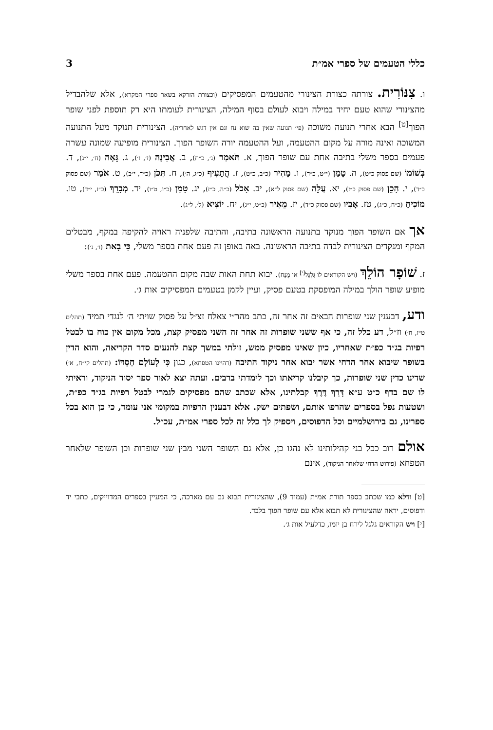כללי הטעמים של ספרי אמ״ת 3
ו. צִנּוֹרִית. צורתה כצורת הצינורי מהטעמים המפסיקים (וכצורת הזרקא בשאר ספרי המקרא), אלא שלהבדיל מהצינורי שהוא טעם יחיד במילה ויבוא לעולם בסוף המילה, הצינורית לעומתו היא רק תוספת לפני שופר הפוך<sup>[ט]</sup> הבא אחרי תנועה משוכה (פי׳ תנועה שאין בה שוא נח וגם אין דגש לאחריה). הצינורית תנוקד מעל התנועה המשוכה ואינה מורה על מקום ההטעמה, ועל ההטעמה יורה השופר הפוך. הצינורית מופיעה שמונה עשרה פעמים בספר משלי בתיבה אחת עם שופר הפוך, א. תֹּאמַר (ג׳, כ״ח), ב. אֲבִינָה (ז׳, ז׳), ג. גֵּאָה (ח׳, י״ג), ד. בְּשׁוֹמוֹ (שם פסוק כ״ט), ה. טָמַן (י״ט, כ״ד), ו. מָהִיר (כ״ב, כ״ט), ז. הֲתָעִיף (כ״ג, ה׳), ח. תִּכֹּן (כ״ד, י״ב), ט. אֹמַר (שם פסוק כ״ד), י. הָכֵן (שם פסוק כ״ז), יא. עֲלֵה (שם פסוק ל״א), יב. אָכֹל (כ״ה, כ״ז), יג. טָמַן (כ״ו, ט״ו), יד. מְבָרֵךְ (כ״ז, י״ד), טו. מוֹכִיחַ (כ״ח, כ״ג), טז. אָבִיו (שם פסוק כ״ד), יז. מֵאִיר (כ״ט, י״ג), יח. יוֹצִיא (ל׳, ל״ג).
אך אם השופר הפוך מנוקד בתנועה הראשונה בתיבה, והתיבה שלפניה ראויה להקיפה במקף, מבטלים המקף ומנקדים הצינורית לבדה בתיבה הראשונה. באה באופן זה פעם אחת בספר משלי, כִּי בָאת (ו׳, ג׳):
ז. שׁוֹפָר הוֹלֵךְ (ויש הקוראים לו גַּלְגַּל<sup>[י]</sup> או מֻנָּח). יבוא תחת האות שבה מקום ההטעמה. פעם אחת בספר משלי מופיע שופר הולך במילה המופסקת בטעם פסיק, ועיין לקמן בטעמים המפסיקים אות ג׳.
ודע, דבענין שני שופרות הבאים זה אחר זה, כתב מהר״י צאלח זצ״ל על פסוק שויתי ה׳ לנגדי תמיד (תהלים ט״ז, ח׳) וז״ל, דע כלל זה, כי אף ששני שופרות זה אחר זה השני מפסיק קצת, מכל מקום אין כוח בו לבטל רפיות בג״ד כפ״ת שאחריו, כיון שאינו מפסיק ממש, זולתי במשך קצת להנעים סדר הקריאה, והוא הדין בשופר שיבוא אחר הדחי אשר יבוא אחר ניקוד התיבה (דהיינו הטפחא), כגון כִּי לְעוֹלָם חַסְדּוֹ: (תהלים קי״ח, א׳) שדינו כדין שני שופרות, כך קיבלנו קריאתו וכך לימדתי ברבים. ועתה יצא לאור ספר יסוד הניקוד, וראיתי לו שם בדף כ״ט ע״א דָּרַךְ דֶּרֶךְ קבלתינו, אלא שכתב שהם מפסיקים לגמרי לבטל רפיות בג״ד כפ״ת, ושטעות נפל בספרים שהרפו אותם, ושפתים ישק. אלא דבענין הרפיות במקומי אני עומד, כי כן הוא בכל ספרינו, גם בירושלמיים וכל הדפוסים, ויספיק לך כלל זה לכל ספרי אמ״ת, עכ״ל.
אולם רוב ככל בני קהילותינו לא נהגו כן, אלא גם השופר השני מבין שני שופרות וכן השופר שלאחר הטפחא (פירוש הדחי שלאחר הניקוד), אינם
[ט] ודלא כמו שכתב בספר תורת אמ״ת (עמוד 9), שהצינורית תבוא גם עם מארכה, כי המעיין בספרים המדוייקים, כתבי יד ודפוסים, יראה שהצינורית לא תבוא אלא עם שופר הפוך בלבד.
[י] ויש הקוראים גלגל לירח בן יומו, כדלעיל אות ג׳.